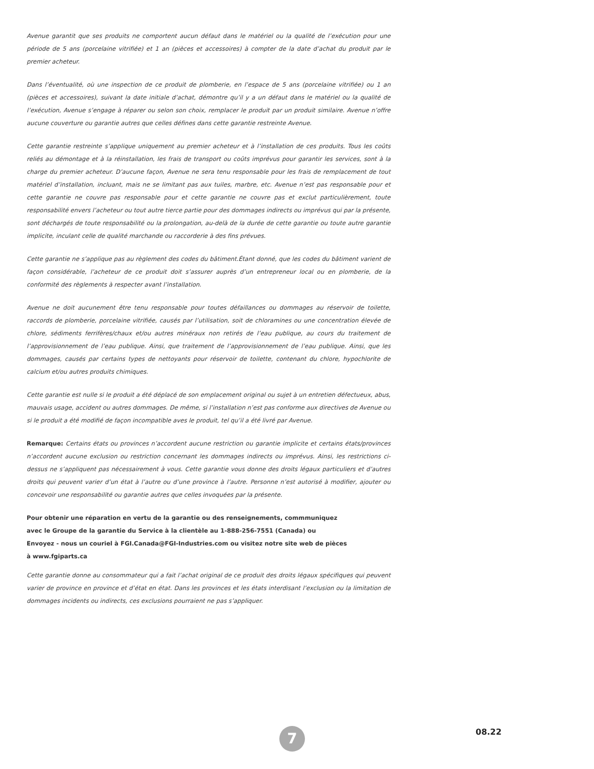Avenue garantit que ses produits ne comportent aucun défaut dans le matériel ou la qualité de l’exécution pour une période de 5 ans (porcelaine vitrifiée) et 1 an (pièces et accessoires) à compter de la date d’achat du produit par le premier acheteur.
Dans l’éventualité, où une inspection de ce produit de plomberie, en l’espace de 5 ans (porcelaine vitrifiée) ou 1 an (pièces et accessoires), suivant la date initiale d’achat, démontre qu’il y a un défaut dans le matériel ou la qualité de l’exécution, Avenue s’engage à réparer ou selon son choix, remplacer le produit par un produit similaire. Avenue n’offre aucune couverture ou garantie autres que celles défines dans cette garantie restreinte Avenue.
Cette garantie restreinte s’applique uniquement au premier acheteur et à l’installation de ces produits. Tous les coûts reliés au démontage et à la réinstallation, les frais de transport ou coûts imprévus pour garantir les services, sont à la charge du premier acheteur. D’aucune façon, Avenue ne sera tenu responsable pour les frais de remplacement de tout matériel d’installation, incluant, mais ne se limitant pas aux tuiles, marbre, etc. Avenue n’est pas responsable pour et cette garantie ne couvre pas responsable pour et cette garantie ne couvre pas et exclut particulièrement, toute responsabilité envers l’acheteur ou tout autre tierce partie pour des dommages indirects ou imprévus qui par la présente, sont déchargés de toute responsabilité ou la prolongation, au-delà de la durée de cette garantie ou toute autre garantie implicite, inculant celle de qualité marchande ou raccorderie à des fins prévues.
Cette garantie ne s’applique pas au règlement des codes du bâtiment.Étant donné, que les codes du bâtiment varient de façon considérable, l’acheteur de ce produit doit s’assurer auprès d’un entrepreneur local ou en plomberie, de la conformité des règlements à respecter avant l’installation.
Avenue ne doit aucunement être tenu responsable pour toutes défaillances ou dommages au réservoir de toilette, raccords de plomberie, porcelaine vitrifiée, causés par l’utilisation, soit de chloramines ou une concentration élevée de chlore, sédiments ferrifères/chaux et/ou autres minéraux non retirés de l’eau publique, au cours du traitement de l’approvisionnement de l’eau publique. Ainsi, que traitement de l’approvisionnement de l’eau publique. Ainsi, que les dommages, causés par certains types de nettoyants pour réservoir de toilette, contenant du chlore, hypochlorite de calcium et/ou autres produits chimiques.
Cette garantie est nulle si le produit a été déplacé de son emplacement original ou sujet à un entretien défectueux, abus, mauvais usage, accident ou autres dommages. De même, si l’installation n’est pas conforme aux directives de Avenue ou si le produit a été modifié de façon incompatible aves le produit, tel qu’il a été livré par Avenue.
Remarque: Certains états ou provinces n’accordent aucune restriction ou garantie implicite et certains états/provinces n’accordent aucune exclusion ou restriction concernant les dommages indirects ou imprévus. Ainsi, les restrictions ci-dessus ne s’appliquent pas nécessairement à vous. Cette garantie vous donne des droits légaux particuliers et d’autres droits qui peuvent varier d’un état à l’autre ou d’une province à l’autre. Personne n’est autorisé à modifier, ajouter ou concevoir une responsabilité ou garantie autres que celles invoquées par la présente.
Pour obtenir une réparation en vertu de la garantie ou des renseignements, commmuniquez
avec le Groupe de la garantie du Service à la clientèle au 1-888-256-7551 (Canada) ou
Envoyez - nous un couriel à FGI.Canada@FGI-Industries.com ou visitez notre site web de pièces
à www.fgiparts.ca
Cette garantie donne au consommateur qui a fait l’achat original de ce produit des droits légaux spécifiques qui peuvent varier de province en province et d’état en état. Dans les provinces et les états interdisant l’exclusion ou la limitation de dommages incidents ou indirects, ces exclusions pourraient ne pas s’appliquer.
08.22
7